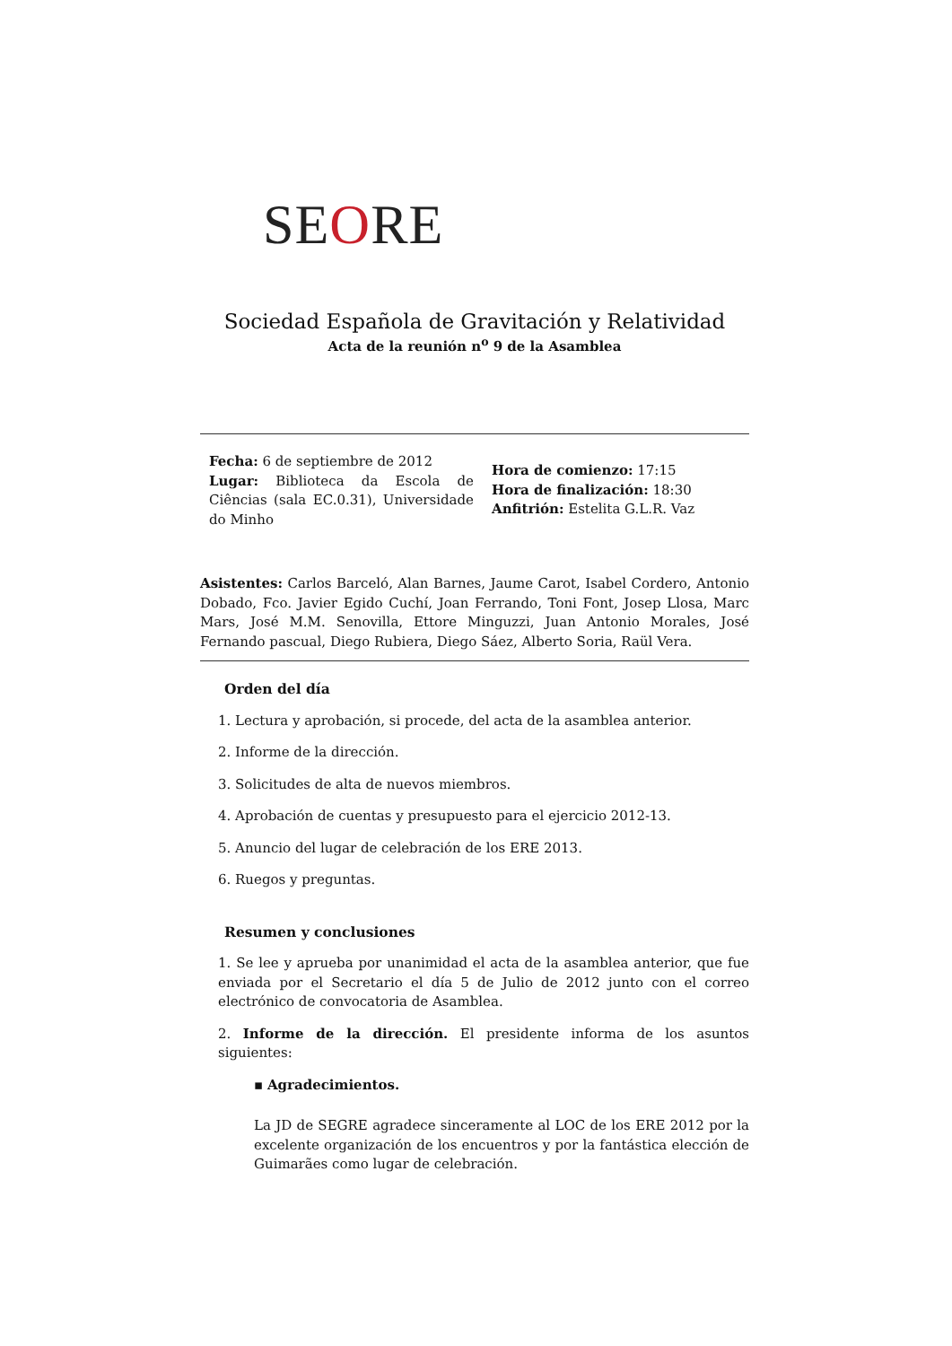SEORE
Sociedad Española de Gravitación y Relatividad
Acta de la reunión n<sup>o</sup> 9 de la Asamblea
Fecha: 6 de septiembre de 2012
Lugar: Biblioteca da Escola de Ciências (sala EC.0.31), Universidade do Minho
Hora de comienzo: 17:15
Hora de finalización: 18:30
Anfitrión: Estelita G.L.R. Vaz
Asistentes: Carlos Barceló, Alan Barnes, Jaume Carot, Isabel Cordero, Antonio Dobado, Fco. Javier Egido Cuchí, Joan Ferrando, Toni Font, Josep Llosa, Marc Mars, José M.M. Senovilla, Ettore Minguzzi, Juan Antonio Morales, José Fernando pascual, Diego Rubiera, Diego Sáez, Alberto Soria, Raül Vera.
Orden del día
1. Lectura y aprobación, si procede, del acta de la asamblea anterior.
2. Informe de la dirección.
3. Solicitudes de alta de nuevos miembros.
4. Aprobación de cuentas y presupuesto para el ejercicio 2012-13.
5. Anuncio del lugar de celebración de los ERE 2013.
6. Ruegos y preguntas.
Resumen y conclusiones
1. Se lee y aprueba por unanimidad el acta de la asamblea anterior, que fue enviada por el Secretario el día 5 de Julio de 2012 junto con el correo electrónico de convocatoria de Asamblea.
2. Informe de la dirección. El presidente informa de los asuntos siguientes:
▪ Agradecimientos.
La JD de SEGRE agradece sinceramente al LOC de los ERE 2012 por la excelente organización de los encuentros y por la fantástica elección de Guimarães como lugar de celebración.